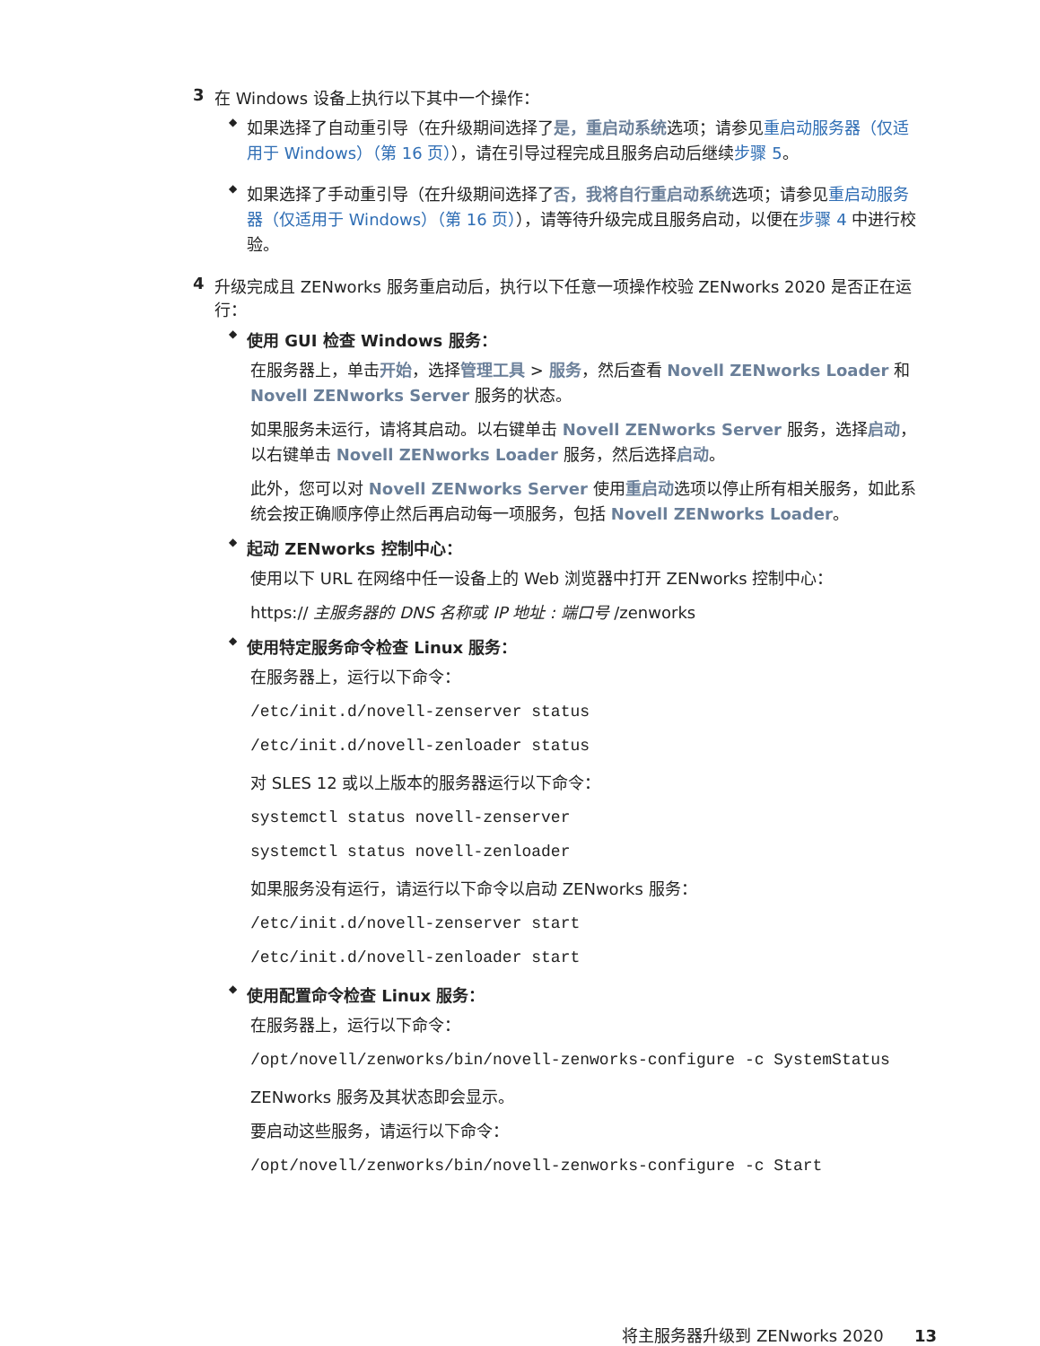3 在 Windows 设备上执行以下其中一个操作：
◆
如果选择了自动重引导（在升级期间选择了是，重启动系统选项；请参见重启动服务器（仅适用于 Windows）（第 16 页）），请在引导过程完成且服务启动后继续步骤 5。
◆
如果选择了手动重引导（在升级期间选择了否，我将自行重启动系统选项；请参见重启动服务器（仅适用于 Windows）（第 16 页）），请等待升级完成且服务启动，以便在步骤 4 中进行校验。
4 升级完成且 ZENworks 服务重启动后，执行以下任意一项操作校验 ZENworks 2020 是否正在运行：
◆ 使用 GUI 检查 Windows 服务：
在服务器上，单击开始，选择管理工具 > 服务，然后查看 Novell ZENworks Loader 和 Novell ZENworks Server 服务的状态。
如果服务未运行，请将其启动。以右键单击 Novell ZENworks Server 服务，选择启动，以右键单击 Novell ZENworks Loader 服务，然后选择启动。
此外，您可以对 Novell ZENworks Server 使用重启动选项以停止所有相关服务，如此系统会按正确顺序停止然后再启动每一项服务，包括 Novell ZENworks Loader。
◆ 起动 ZENworks 控制中心：
使用以下 URL 在网络中任一设备上的 Web 浏览器中打开 ZENworks 控制中心：
https:// 主服务器的 DNS 名称或 IP 地址 : 端口号 /zenworks
◆ 使用特定服务命令检查 Linux 服务：
在服务器上，运行以下命令：
/etc/init.d/novell-zenserver status
/etc/init.d/novell-zenloader status
对 SLES 12 或以上版本的服务器运行以下命令：
systemctl status novell-zenserver
systemctl status novell-zenloader
如果服务没有运行，请运行以下命令以启动 ZENworks 服务：
/etc/init.d/novell-zenserver start
/etc/init.d/novell-zenloader start
◆ 使用配置命令检查 Linux 服务：
在服务器上，运行以下命令：
/opt/novell/zenworks/bin/novell-zenworks-configure -c SystemStatus
ZENworks 服务及其状态即会显示。
要启动这些服务，请运行以下命令：
/opt/novell/zenworks/bin/novell-zenworks-configure -c Start
将主服务器升级到 ZENworks 2020 13